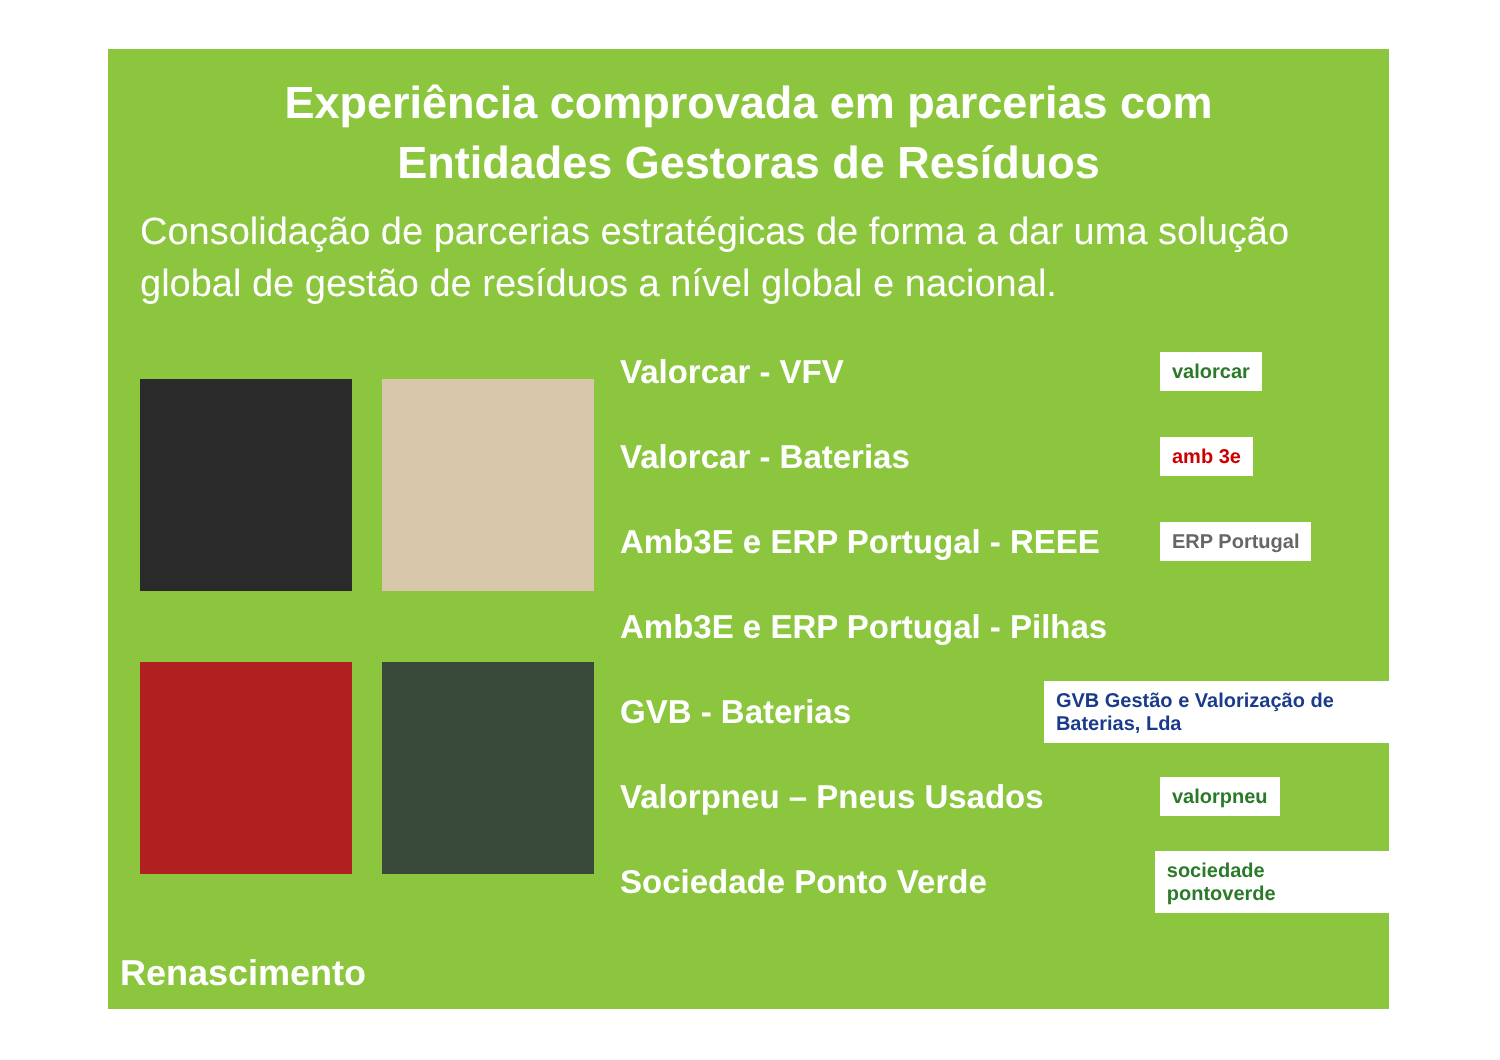Experiência comprovada em parcerias com
Entidades Gestoras de Resíduos
Consolidação de parcerias estratégicas de forma a dar uma solução global de gestão de resíduos a nível global e nacional.
Valorcar - VFV
valorcar
Valorcar - Baterias
amb 3e
Amb3E e ERP Portugal - REEE
ERP Portugal
Amb3E e ERP Portugal - Pilhas
GVB - Baterias
GVB Gestão e Valorização de Baterias, Lda
Valorpneu – Pneus Usados
valorpneu
Sociedade Ponto Verde
sociedade pontoverde
Renascimento